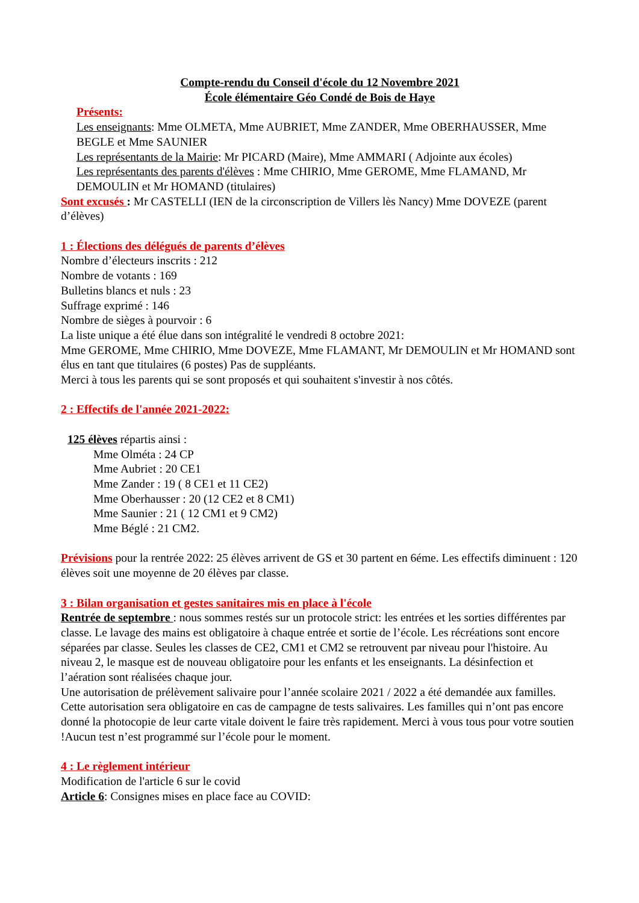Compte-rendu du Conseil d'école du 12 Novembre 2021
École élémentaire Géo Condé de Bois de Haye
Présents:
Les enseignants: Mme OLMETA, Mme AUBRIET, Mme ZANDER, Mme OBERHAUSSER, Mme BEGLE et Mme SAUNIER
Les représentants de la Mairie: Mr PICARD (Maire), Mme AMMARI ( Adjointe aux écoles)
Les représentants des parents d'élèves : Mme CHIRIO, Mme GEROME, Mme FLAMAND, Mr DEMOULIN et Mr HOMAND (titulaires)
Sont excusés : Mr CASTELLI (IEN de la circonscription de Villers lès Nancy) Mme DOVEZE (parent d’élèves)
1 : Élections des délégués de parents d’élèves
Nombre d’électeurs inscrits : 212
Nombre de votants : 169
Bulletins blancs et nuls : 23
Suffrage exprimé : 146
Nombre de sièges à pourvoir : 6
La liste unique a été élue dans son intégralité le vendredi 8 octobre 2021:
Mme GEROME, Mme CHIRIO, Mme DOVEZE, Mme FLAMANT, Mr DEMOULIN et Mr HOMAND sont élus en tant que titulaires (6 postes) Pas de suppléants.
Merci à tous les parents qui se sont proposés et qui souhaitent s'investir à nos côtés.
2 : Effectifs de l'année 2021-2022:
125 élèves répartis ainsi :
Mme Olméta : 24 CP
Mme Aubriet : 20 CE1
Mme Zander : 19 ( 8 CE1 et 11 CE2)
Mme Oberhausser : 20 (12 CE2 et 8 CM1)
Mme Saunier : 21 ( 12 CM1 et 9 CM2)
Mme Béglé : 21 CM2.
Prévisions pour la rentrée 2022: 25 élèves arrivent de GS et 30 partent en 6éme. Les effectifs diminuent : 120 élèves soit une moyenne de 20 élèves par classe.
3 : Bilan organisation et gestes sanitaires mis en place à l'école
Rentrée de septembre : nous sommes restés sur un protocole strict: les entrées et les sorties différentes par classe. Le lavage des mains est obligatoire à chaque entrée et sortie de l’école. Les récréations sont encore séparées par classe. Seules les classes de CE2, CM1 et CM2 se retrouvent par niveau pour l'histoire. Au niveau 2, le masque est de nouveau obligatoire pour les enfants et les enseignants. La désinfection et l’aération sont réalisées chaque jour.
Une autorisation de prélèvement salivaire pour l’année scolaire 2021 / 2022 a été demandée aux familles. Cette autorisation sera obligatoire en cas de campagne de tests salivaires. Les familles qui n’ont pas encore donné la photocopie de leur carte vitale doivent le faire très rapidement. Merci à vous tous pour votre soutien !Aucun test n’est programmé sur l’école pour le moment.
4 : Le règlement intérieur
Modification de l'article 6 sur le covid
Article 6: Consignes mises en place face au COVID: